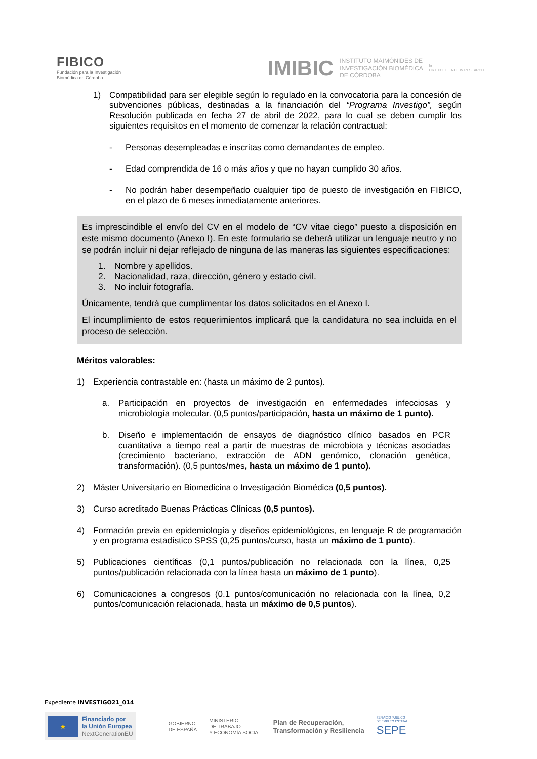FIBICO
Fundación para la Investigación
Biomédica de Córdoba
IMIBIC INSTITUTO MAIMÓNIDES DE
INVESTIGACIÓN BIOMÉDICA
DE CÓRDOBA hr
HR EXCELLENCE IN RESEARCH
1) Compatibilidad para ser elegible según lo regulado en la convocatoria para la concesión de subvenciones públicas, destinadas a la financiación del “Programa Investigo”, según Resolución publicada en fecha 27 de abril de 2022, para lo cual se deben cumplir los siguientes requisitos en el momento de comenzar la relación contractual:
- Personas desempleadas e inscritas como demandantes de empleo.
- Edad comprendida de 16 o más años y que no hayan cumplido 30 años.
- No podrán haber desempeñado cualquier tipo de puesto de investigación en FIBICO, en el plazo de 6 meses inmediatamente anteriores.
Es imprescindible el envío del CV en el modelo de “CV vitae ciego” puesto a disposición en este mismo documento (Anexo I). En este formulario se deberá utilizar un lenguaje neutro y no se podrán incluir ni dejar reflejado de ninguna de las maneras las siguientes especificaciones:
1. Nombre y apellidos.
2. Nacionalidad, raza, dirección, género y estado civil.
3. No incluir fotografía.
Únicamente, tendrá que cumplimentar los datos solicitados en el Anexo I.
El incumplimiento de estos requerimientos implicará que la candidatura no sea incluida en el proceso de selección.
Méritos valorables:
1) Experiencia contrastable en: (hasta un máximo de 2 puntos).
a. Participación en proyectos de investigación en enfermedades infecciosas y microbiología molecular. (0,5 puntos/participación, hasta un máximo de 1 punto).
b. Diseño e implementación de ensayos de diagnóstico clínico basados en PCR cuantitativa a tiempo real a partir de muestras de microbiota y técnicas asociadas (crecimiento bacteriano, extracción de ADN genómico, clonación genética, transformación). (0,5 puntos/mes, hasta un máximo de 1 punto).
2) Máster Universitario en Biomedicina o Investigación Biomédica (0,5 puntos).
3) Curso acreditado Buenas Prácticas Clínicas (0,5 puntos).
4) Formación previa en epidemiología y diseños epidemiológicos, en lenguaje R de programación y en programa estadístico SPSS (0,25 puntos/curso, hasta un máximo de 1 punto).
5) Publicaciones científicas (0,1 puntos/publicación no relacionada con la línea, 0,25 puntos/publicación relacionada con la línea hasta un máximo de 1 punto).
6) Comunicaciones a congresos (0.1 puntos/comunicación no relacionada con la línea, 0,2 puntos/comunicación relacionada, hasta un máximo de 0,5 puntos).
Expediente INVESTIGO21_014
★
Financiado por
la Unión Europea
NextGenerationEU
GOBIERNO
DE ESPAÑA MINISTERIO
DE TRABAJO
Y ECONOMÍA SOCIAL Plan de Recuperación,
Transformación y Resiliencia SERVICIO PÚBLICO
DE EMPLEO ESTATAL
SEPE